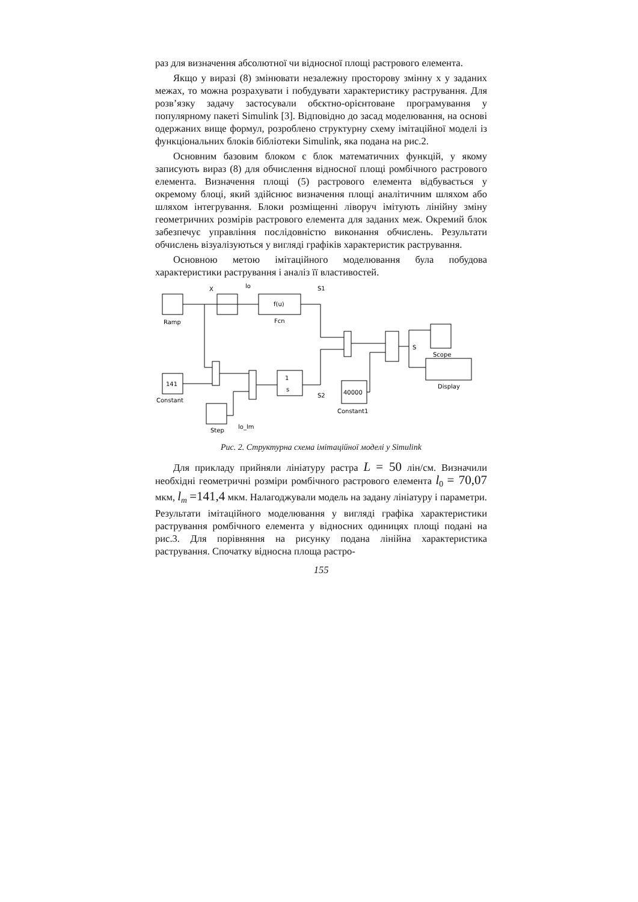раз для визначення абсолютної чи відносної площі растрового елемента.
Якщо у виразі (8) змінювати незалежну просторову змінну x у заданих межах, то можна розрахувати і побудувати характеристику растрування. Для розв’язку задачу застосували обєктно-орієнтоване програмування у популярному пакеті Simulink [3]. Відповідно до засад моделювання, на основі одержаних вище формул, розроблено структурну схему імітаційної моделі із функціональних блоків бібліотеки Simulink, яка подана на рис.2.
Основним базовим блоком є блок математичних функцій, у якому записують вираз (8) для обчислення відносної площі ромбічного растрового елемента. Визначення площі (5) растрового елемента відбувається у окремому блоці, який здійснює визначення площі аналітичним шляхом або шляхом інтегрування. Блоки розміщенні ліворуч імітують лінійну зміну геометричних розмірів растрового елемента для заданих меж. Окремий блок забезпечує управління послідовністю виконання обчислень. Результати обчислень візуалізуються у вигляді графіків характеристик растрування.
Основною метою імітаційного моделювання була побудова характеристики растрування і аналіз її властивостей.
Ramp
X
f(u)
Fcn
lo
S1
141
Constant
1
s
S2
40000
Constant1
Step
lo_lm
S
Scope
Display
Рис. 2. Структурна схема імітаційної моделі у Simulink
Для прикладу прийняли лініатуру растра L = 50 лін/см. Визначили необхідні геометричні розміри ромбічного растрового елемента l<sub>0</sub> = 70,07 мкм, l<sub>m</sub> =141,4 мкм. Налагоджували модель на задану лініатуру і параметри. Результати імітаційного моделювання у вигляді графіка характеристики растрування ромбічного елемента у відносних одиницях площі подані на рис.3. Для порівняння на рисунку подана лінійна характеристика растрування. Спочатку відносна площа растро-
155